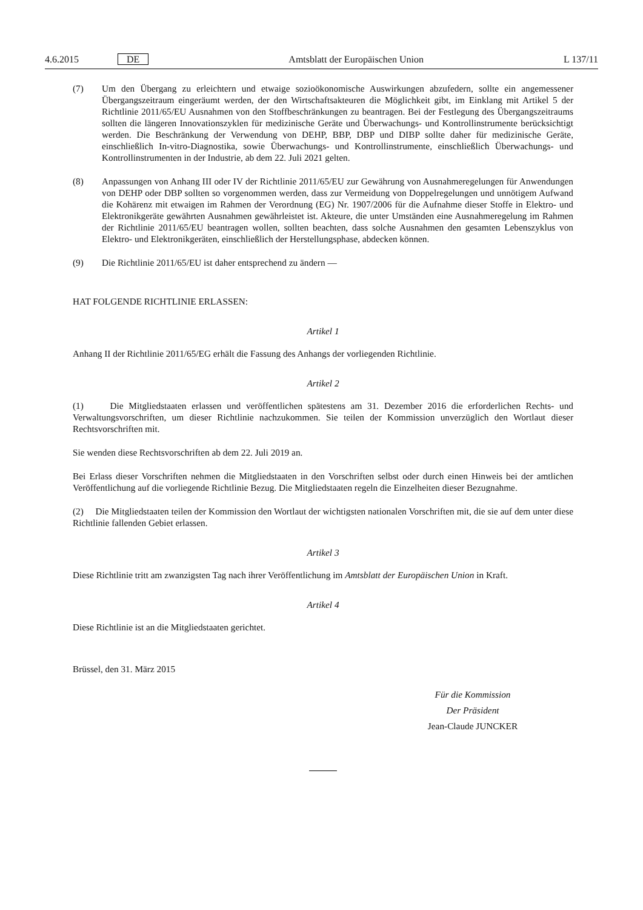4.6.2015 DE Amtsblatt der Europäischen Union L 137/11
(7) Um den Übergang zu erleichtern und etwaige sozioökonomische Auswirkungen abzufedern, sollte ein angemessener Übergangszeitraum eingeräumt werden, der den Wirtschaftsakteuren die Möglichkeit gibt, im Einklang mit Artikel 5 der Richtlinie 2011/65/EU Ausnahmen von den Stoffbeschränkungen zu beantragen. Bei der Festlegung des Übergangszeitraums sollten die längeren Innovationszyklen für medizinische Geräte und Überwachungs- und Kontrollinstrumente berücksichtigt werden. Die Beschränkung der Verwendung von DEHP, BBP, DBP und DIBP sollte daher für medizinische Geräte, einschließlich In-vitro-Diagnostika, sowie Überwachungs- und Kontrollinstrumente, einschließlich Überwachungs- und Kontrollinstrumenten in der Industrie, ab dem 22. Juli 2021 gelten.
(8) Anpassungen von Anhang III oder IV der Richtlinie 2011/65/EU zur Gewährung von Ausnahmeregelungen für Anwendungen von DEHP oder DBP sollten so vorgenommen werden, dass zur Vermeidung von Doppelregelungen und unnötigem Aufwand die Kohärenz mit etwaigen im Rahmen der Verordnung (EG) Nr. 1907/2006 für die Aufnahme dieser Stoffe in Elektro- und Elektronikgeräte gewährten Ausnahmen gewährleistet ist. Akteure, die unter Umständen eine Ausnahmeregelung im Rahmen der Richtlinie 2011/65/EU beantragen wollen, sollten beachten, dass solche Ausnahmen den gesamten Lebenszyklus von Elektro- und Elektronikgeräten, einschließlich der Herstellungsphase, abdecken können.
(9) Die Richtlinie 2011/65/EU ist daher entsprechend zu ändern —
HAT FOLGENDE RICHTLINIE ERLASSEN:
Artikel 1
Anhang II der Richtlinie 2011/65/EG erhält die Fassung des Anhangs der vorliegenden Richtlinie.
Artikel 2
(1) Die Mitgliedstaaten erlassen und veröffentlichen spätestens am 31. Dezember 2016 die erforderlichen Rechts- und Verwaltungsvorschriften, um dieser Richtlinie nachzukommen. Sie teilen der Kommission unverzüglich den Wortlaut dieser Rechtsvorschriften mit.
Sie wenden diese Rechtsvorschriften ab dem 22. Juli 2019 an.
Bei Erlass dieser Vorschriften nehmen die Mitgliedstaaten in den Vorschriften selbst oder durch einen Hinweis bei der amtlichen Veröffentlichung auf die vorliegende Richtlinie Bezug. Die Mitgliedstaaten regeln die Einzelheiten dieser Bezugnahme.
(2) Die Mitgliedstaaten teilen der Kommission den Wortlaut der wichtigsten nationalen Vorschriften mit, die sie auf dem unter diese Richtlinie fallenden Gebiet erlassen.
Artikel 3
Diese Richtlinie tritt am zwanzigsten Tag nach ihrer Veröffentlichung im Amtsblatt der Europäischen Union in Kraft.
Artikel 4
Diese Richtlinie ist an die Mitgliedstaaten gerichtet.
Brüssel, den 31. März 2015
Für die Kommission
Der Präsident
Jean-Claude JUNCKER